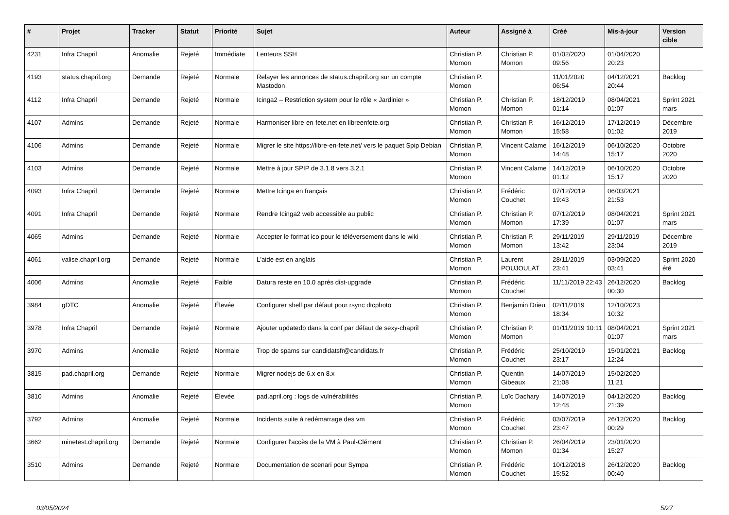| # | Projet | Tracker | Statut | Priorité | Sujet | Auteur | Assigné à | Créé | Mis-à-jour | Version cible |
| --- | --- | --- | --- | --- | --- | --- | --- | --- | --- | --- |
| 4231 | Infra Chapril | Anomalie | Rejeté | Immédiate | Lenteurs SSH | Christian P. Momon | Christian P. Momon | 01/02/2020 09:56 | 01/04/2020 20:23 | |
| 4193 | status.chapril.org | Demande | Rejeté | Normale | Relayer les annonces de status.chapril.org sur un compte Mastodon | Christian P. Momon | | 11/01/2020 06:54 | 04/12/2021 20:44 | Backlog |
| 4112 | Infra Chapril | Demande | Rejeté | Normale | Icinga2 – Restriction system pour le rôle « Jardinier » | Christian P. Momon | Christian P. Momon | 18/12/2019 01:14 | 08/04/2021 01:07 | Sprint 2021 mars |
| 4107 | Admins | Demande | Rejeté | Normale | Harmoniser libre-en-fete.net en libreenfete.org | Christian P. Momon | Christian P. Momon | 16/12/2019 15:58 | 17/12/2019 01:02 | Décembre 2019 |
| 4106 | Admins | Demande | Rejeté | Normale | Migrer le site https://libre-en-fete.net/ vers le paquet Spip Debian | Christian P. Momon | Vincent Calame | 16/12/2019 14:48 | 06/10/2020 15:17 | Octobre 2020 |
| 4103 | Admins | Demande | Rejeté | Normale | Mettre à jour SPIP de 3.1.8 vers 3.2.1 | Christian P. Momon | Vincent Calame | 14/12/2019 01:12 | 06/10/2020 15:17 | Octobre 2020 |
| 4093 | Infra Chapril | Demande | Rejeté | Normale | Mettre Icinga en français | Christian P. Momon | Frédéric Couchet | 07/12/2019 19:43 | 06/03/2021 21:53 | |
| 4091 | Infra Chapril | Demande | Rejeté | Normale | Rendre Icinga2 web accessible au public | Christian P. Momon | Christian P. Momon | 07/12/2019 17:39 | 08/04/2021 01:07 | Sprint 2021 mars |
| 4065 | Admins | Demande | Rejeté | Normale | Accepter le format ico pour le téléversement dans le wiki | Christian P. Momon | Christian P. Momon | 29/11/2019 13:42 | 29/11/2019 23:04 | Décembre 2019 |
| 4061 | valise.chapril.org | Demande | Rejeté | Normale | L'aide est en anglais | Christian P. Momon | Laurent POUJOULAT | 28/11/2019 23:41 | 03/09/2020 03:41 | Sprint 2020 été |
| 4006 | Admins | Anomalie | Rejeté | Faible | Datura reste en 10.0 après dist-upgrade | Christian P. Momon | Frédéric Couchet | 11/11/2019 22:43 | 26/12/2020 00:30 | Backlog |
| 3984 | gDTC | Anomalie | Rejeté | Élevée | Configurer shell par défaut pour rsync dtcphoto | Christian P. Momon | Benjamin Drieu | 02/11/2019 18:34 | 12/10/2023 10:32 | |
| 3978 | Infra Chapril | Demande | Rejeté | Normale | Ajouter updatedb dans la conf par défaut de sexy-chapril | Christian P. Momon | Christian P. Momon | 01/11/2019 10:11 | 08/04/2021 01:07 | Sprint 2021 mars |
| 3970 | Admins | Anomalie | Rejeté | Normale | Trop de spams sur candidatsfr@candidats.fr | Christian P. Momon | Frédéric Couchet | 25/10/2019 23:17 | 15/01/2021 12:24 | Backlog |
| 3815 | pad.chapril.org | Demande | Rejeté | Normale | Migrer nodejs de 6.x en 8.x | Christian P. Momon | Quentin Gibeaux | 14/07/2019 21:08 | 15/02/2020 11:21 | |
| 3810 | Admins | Anomalie | Rejeté | Élevée | pad.april.org : logs de vulnérabilités | Christian P. Momon | Loïc Dachary | 14/07/2019 12:48 | 04/12/2020 21:39 | Backlog |
| 3792 | Admins | Anomalie | Rejeté | Normale | Incidents suite à redémarrage des vm | Christian P. Momon | Frédéric Couchet | 03/07/2019 23:47 | 26/12/2020 00:29 | Backlog |
| 3662 | minetest.chapril.org | Demande | Rejeté | Normale | Configurer l'accès de la VM à Paul-Clément | Christian P. Momon | Christian P. Momon | 26/04/2019 01:34 | 23/01/2020 15:27 | |
| 3510 | Admins | Demande | Rejeté | Normale | Documentation de scenari pour Sympa | Christian P. Momon | Frédéric Couchet | 10/12/2018 15:52 | 26/12/2020 00:40 | Backlog |
03/05/2024 5/27